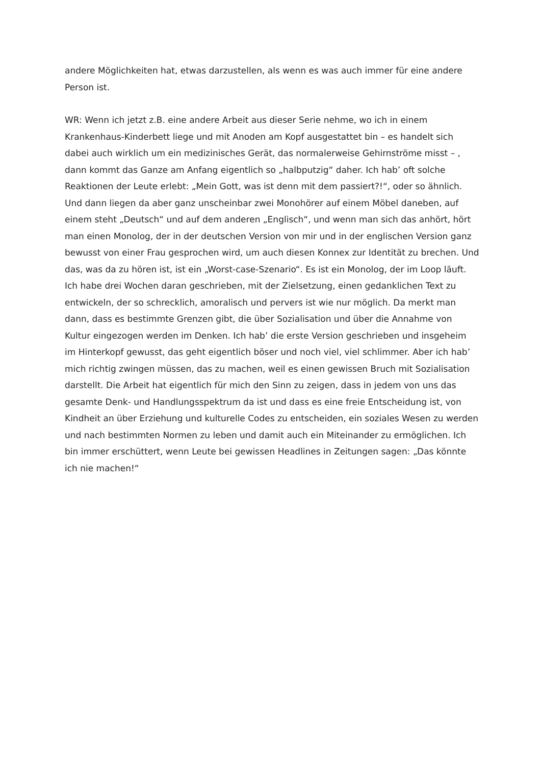andere Möglichkeiten hat, etwas darzustellen, als wenn es was auch immer für eine andere Person ist.
WR: Wenn ich jetzt z.B. eine andere Arbeit aus dieser Serie nehme, wo ich in einem Krankenhaus-Kinderbett liege und mit Anoden am Kopf ausgestattet bin – es handelt sich dabei auch wirklich um ein medizinisches Gerät, das normalerweise Gehirnströme misst – , dann kommt das Ganze am Anfang eigentlich so „halbputzig“ daher. Ich hab’ oft solche Reaktionen der Leute erlebt: „Mein Gott, was ist denn mit dem passiert?!“, oder so ähnlich. Und dann liegen da aber ganz unscheinbar zwei Monohörer auf einem Möbel daneben, auf einem steht „Deutsch“ und auf dem anderen „Englisch“, und wenn man sich das anhört, hört man einen Monolog, der in der deutschen Version von mir und in der englischen Version ganz bewusst von einer Frau gesprochen wird, um auch diesen Konnex zur Identität zu brechen. Und das, was da zu hören ist, ist ein „Worst-case-Szenario“. Es ist ein Monolog, der im Loop läuft. Ich habe drei Wochen daran geschrieben, mit der Zielsetzung, einen gedanklichen Text zu entwickeln, der so schrecklich, amoralisch und pervers ist wie nur möglich. Da merkt man dann, dass es bestimmte Grenzen gibt, die über Sozialisation und über die Annahme von Kultur eingezogen werden im Denken. Ich hab’ die erste Version geschrieben und insgeheim im Hinterkopf gewusst, das geht eigentlich böser und noch viel, viel schlimmer. Aber ich hab’ mich richtig zwingen müssen, das zu machen, weil es einen gewissen Bruch mit Sozialisation darstellt. Die Arbeit hat eigentlich für mich den Sinn zu zeigen, dass in jedem von uns das gesamte Denk- und Handlungsspektrum da ist und dass es eine freie Entscheidung ist, von Kindheit an über Erziehung und kulturelle Codes zu entscheiden, ein soziales Wesen zu werden und nach bestimmten Normen zu leben und damit auch ein Miteinander zu ermöglichen. Ich bin immer erschüttert, wenn Leute bei gewissen Headlines in Zeitungen sagen: „Das könnte ich nie machen!“